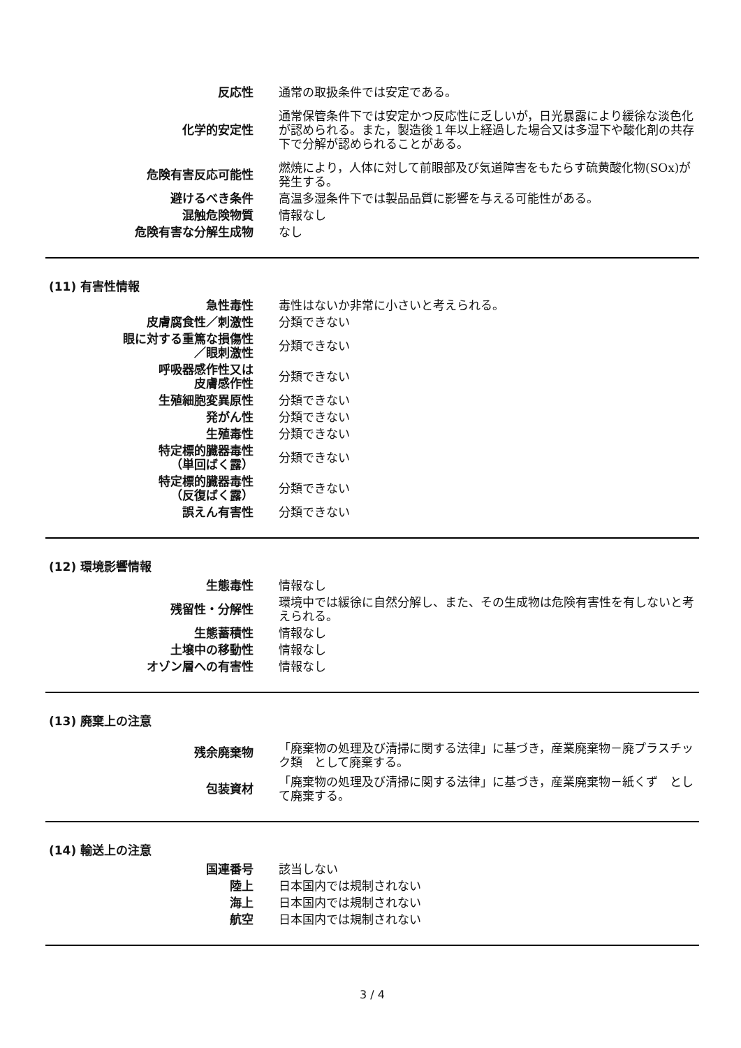| 反応性 | 通常の取扱条件では安定である。 |
| 化学的安定性 | 通常保管条件下では安定かつ反応性に乏しいが，日光暴露により緩徐な淡色化が認められる。また，製造後１年以上経過した場合又は多湿下や酸化剤の共存下で分解が認められることがある。 |
| 危険有害反応可能性 | 燃焼により，人体に対して前眼部及び気道障害をもたらす硫黄酸化物(SOx)が発生する。 |
| 避けるべき条件 | 高温多湿条件下では製品品質に影響を与える可能性がある。 |
| 混触危険物質 | 情報なし |
| 危険有害な分解生成物 | なし |
(11) 有害性情報
| 急性毒性 | 毒性はないか非常に小さいと考えられる。 |
| 皮膚腐食性／刺激性 | 分類できない |
| 眼に対する重篤な損傷性 ／眼刺激性 | 分類できない |
| 呼吸器感作性又は 皮膚感作性 | 分類できない |
| 生殖細胞変異原性 | 分類できない |
| 発がん性 | 分類できない |
| 生殖毒性 | 分類できない |
| 特定標的臓器毒性 （単回ばく露） | 分類できない |
| 特定標的臓器毒性 （反復ばく露） | 分類できない |
| 誤えん有害性 | 分類できない |
(12) 環境影響情報
| 生態毒性 | 情報なし |
| 残留性・分解性 | 環境中では緩徐に自然分解し、また、その生成物は危険有害性を有しないと考えられる。 |
| 生態蓄積性 | 情報なし |
| 土壌中の移動性 | 情報なし |
| オゾン層への有害性 | 情報なし |
(13) 廃棄上の注意
| 残余廃棄物 | 「廃棄物の処理及び清掃に関する法律」に基づき，産業廃棄物－廃プラスチック類 として廃棄する。 |
| 包装資材 | 「廃棄物の処理及び清掃に関する法律」に基づき，産業廃棄物－紙くず として廃棄する。 |
(14) 輸送上の注意
| 国連番号 | 該当しない |
| 陸上 | 日本国内では規制されない |
| 海上 | 日本国内では規制されない |
| 航空 | 日本国内では規制されない |
3 / 4